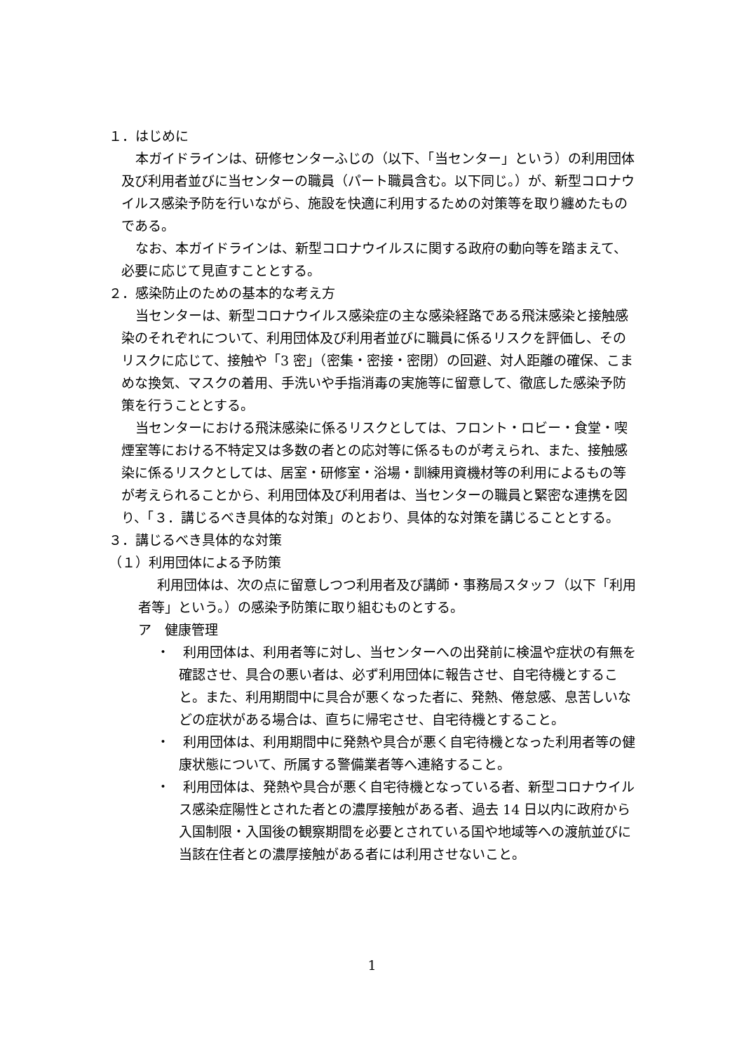１．はじめに
本ガイドラインは、研修センターふじの（以下、「当センター」という）の利用団体及び利用者並びに当センターの職員（パート職員含む。以下同じ。）が、新型コロナウイルス感染予防を行いながら、施設を快適に利用するための対策等を取り纏めたものである。
なお、本ガイドラインは、新型コロナウイルスに関する政府の動向等を踏まえて、必要に応じて見直すこととする。
２．感染防止のための基本的な考え方
当センターは、新型コロナウイルス感染症の主な感染経路である飛沫感染と接触感染のそれぞれについて、利用団体及び利用者並びに職員に係るリスクを評価し、そのリスクに応じて、接触や「3 密」（密集・密接・密閉）の回避、対人距離の確保、こまめな換気、マスクの着用、手洗いや手指消毒の実施等に留意して、徹底した感染予防策を行うこととする。
当センターにおける飛沫感染に係るリスクとしては、フロント・ロビー・食堂・喫煙室等における不特定又は多数の者との応対等に係るものが考えられ、また、接触感染に係るリスクとしては、居室・研修室・浴場・訓練用資機材等の利用によるもの等が考えられることから、利用団体及び利用者は、当センターの職員と緊密な連携を図り、「３．講じるべき具体的な対策」のとおり、具体的な対策を講じることとする。
３．講じるべき具体的な対策
（１）利用団体による予防策
　利用団体は、次の点に留意しつつ利用者及び講師・事務局スタッフ（以下「利用者等」という。）の感染予防策に取り組むものとする。
ア　健康管理
・　利用団体は、利用者等に対し、当センターへの出発前に検温や症状の有無を確認させ、具合の悪い者は、必ず利用団体に報告させ、自宅待機とすること。また、利用期間中に具合が悪くなった者に、発熱、倦怠感、息苦しいなどの症状がある場合は、直ちに帰宅させ、自宅待機とすること。
・　利用団体は、利用期間中に発熱や具合が悪く自宅待機となった利用者等の健康状態について、所属する警備業者等へ連絡すること。
・　利用団体は、発熱や具合が悪く自宅待機となっている者、新型コロナウイルス感染症陽性とされた者との濃厚接触がある者、過去 14 日以内に政府から入国制限・入国後の観察期間を必要とされている国や地域等への渡航並びに当該在住者との濃厚接触がある者には利用させないこと。
1